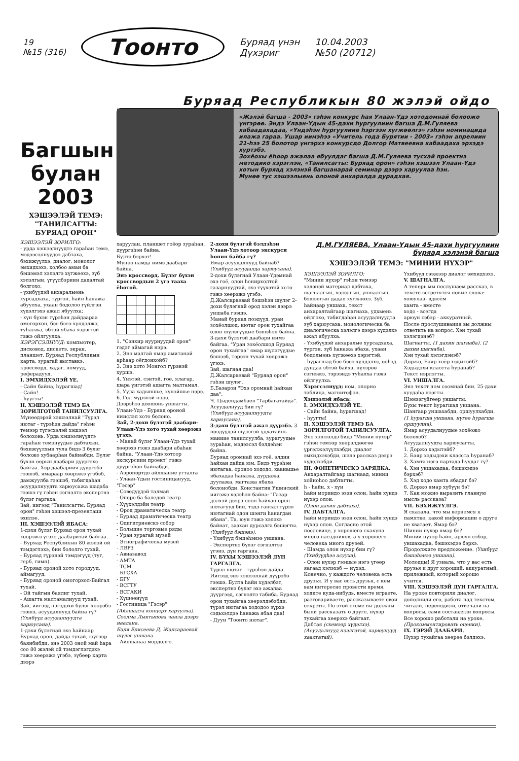19
№15 (316) Тоонто
Буряад үнэн
Дүхэриг
10.04.2003
№50 (20712)
Буряад Республикын 80 жэлэй ойдо
Багшын булан
2003
ХЭШЭЭЛЭЙ ТЕМЭ: "ТАНИЛСАГТЫ: БУРЯАД ОРОН"
ХЭШЭЭЛЭЙ ЗОРИЛГО:
- урда хэшээлнүүдтэ гараһан темэ, мэдээсэлнүүдээ дабтаха, бэхижүүлхэ, диалог, монолог эмхидхэхэ, холбоо аман ба бэшэмэл хэлэлгэ хүгжөөхэ, зүб хэлэлгын, үгүүлбэриин дадалтай болгохо;
- үхибүүдэй анхаралыень хурсадхаха, түргэн, һайн һанажа абуулха, ухаан бодолоо гүйлгэн хүдэлгэхэ ажал ябуулха;
- хүн бүхэн түрэһэн дайдаараа омогорхон, бэе бэеэ хүндэлжэ, туһалжа, эбтэй ябаха хэрэгтэй гэжэ ойлгуулха.
ХЭРЭГСЭЛНҮҮД: компьютер, дисковод, дискетэ, экран, планшет, Буряад Республикын карта, зурагай выставкэ, кроссворд, хадаг, номууд, реферадууд.
I. ЭМХИДХЭЛЭЙ ҮЕ.
- Сайн байна, һурагшад!
- Сайн!
- һуугты!
II. ХЭШЭЭЛЭЙ ТЕМЭ БА ЗОРИЛГОТОЙ ТАНИЛСУУЛГА.
Мүнөөдэрэй хэшээлнай "Түрэл нютаг - түрэһэн дайда" гэһэн темээр түгэсхэлэй хэшээл болохонь. Урда хэшээлнүүдтэ гараһан темэнүүдые дабтахын, бэхижүүлхын тула бидэ 3 бүлэг боложо хубаарһан байнабди. Бүлэг бүхэн өөрын даабари дүүргэхэ байгаа. Хэр даабариия дүүргэбэ гээшэб, ямараар хөөрэжэ үгэбэб, дамжуулба гээшэб, табигдаһан асуудалнуудта харюусажа шадаба гээшэ гү гэһэн сэгнэлтэ экспертнэ бүлэг гаргаха.
Зай, иигээд "Танилсагты: Буряад орон" гэһэн хэшээл-презентаци эхилэе.
III. ХЭШЭЭЛЭЙ ЯБАСА:
1-дэхи бүлэг Буряад орон тухай хөөрэжэ үгэхэ даабаритай байгаа.
- Буряад Республикын 80 жэлэй ой тэмдэглэхэ, бии бололго тухай.
- Буряад гүрэнэй тэмдэгүүд (туг, герб, гимн).
- Буряад ороной хото городууд, аймагууд.
- Буряад ороной омогорхол-Байгал тухай.
- Ой тайгын баялиг тухай.
- Ашагта малтамалнууд тухай.
Зай, иигээд нэгэдэхи бүлэг хөөрэбэ гээшэ, асуудалнууд байна гү?
(Үхибүүд асуудалнуудта харюусана).
1-дэхи бүлэгнай эхэ һайнаар Буряад орон, дайда тухай, юугээр баянбибди, энэ 2003 оной май һара соо 80 жэлэй ой тэмдэглэгдэхэ гэжэ хөөрэжэ үгэбэ, зүбөөр карта дээрэ
«Жэлэй багша - 2003» гэһэн конкурс һая Улаан-Үдэ хотодомнай болоожо үнгэрөө. Эндэ Улаан-Үдын 45-дахи һургуулиин багша Д.М.Гуляева хабаадахадаа, «Үндэһэн һургуулиие һэргээн хүгжөөлгэ» гэһэн номинацида илажа гараа. Ушар иимэһээ «Учитель года Бурятии - 2003» гэһэн апрелиин 21-һээ 25 болотор үнгэрхэ конкурсдо Долгор Матвеевна хабаадаха эрхэдэ хүртэбэ.
Зохёохы ёһоор ажалаа ябуулдаг багша Д.М.Гуляева тусхай проектнэ методико хэрэглэн, «Танилсагты: Буряад орон» гэһэн хэшээл Улаан-Үдэ хотын буряад хэлэнэй багшанарай семинар дээрэ харуулаа һэн.
Мүнөө тус хэшээлыень олоной анхаралда дурадхая.
харуулан, планшет гоёор зураһан, дүүргэһэн байна.
Булта бэрхэт!
Мүнөө намда иимэ даабари байна.
Энэ кроссворд. Бүлэг бүхэн кроссвордын 2 үгэ тааха ёһотой. 1. "Сэнхир нуурнуудай орон" гэдэг аймагай нэрэ.
2. Энэ малгай ямар амитанай арһаар оёгдонхойб?
3. Энэ хото Монгол гүрэнэй хуршэ.
4. Үнэтэй, сэнтэй, гоё, ялагар, шара үнгэтэй ашагта малтамал.
5. Уула хадыншье, хүнэйшье нэрэ.
6. Гол мүрэнэй нэрэ.
Дээрэһээ доошонь уншагты. Улаан-Үдэ - Буряад ороной ниислэл хото болоно.
Зай, 2-дохи бүлэгэй даабари-Улаан-Үдэ хото тухай хөөрэжэ үгэхэ.
- Манай бүлэг Улаан-Үдэ тухай хөөрэхэ гэжэ даабари абаһан байна. "Улаан-Үдэ хотоор экскурсиин проект" гэжэ дүүргэһэн байнабди.
- Аэропортдо айлшание угталга
- Улаан-Үдын гостиницанууд, "Гэсэр"
- Соведүүдэй талмай
- Оперо ба баледэй театр
- Хүүхэлдэйн театр
- Ород драматическа театр
- Буряад драматическа театр
- Одигитриевскэ собор
- Большие торговые ряды
- Уран зурагай музей
- Этнографическа музей
- ЛВРЗ
- Авиазавод
- АМТА
- ТСМ
- БГСХА
- БГУ
- ВСГТУ
- ВСГАКИ
- Хүшөөнүүд
- Гостиница "Гэсэр"
(Айлшадта концерт харуулха).
Соёлма Лыктыпова чанза дээрэ наадана.
Баля Елисеева Д. Жалсараевай шүлэг уншана.
- Айлшанаа мордолго.
2-дохи бүлэгэй бэлдэһэн Улаан-Үдэ хотоор экскурси һонин байба гү?
Ямар асуудалнууд байнаб?
(Үхибүүд асуудалда харюусана).
2-дохи бүлэгнай Улаан-Үдэмнай эхэ гоё, олон һонирхолтой газарнуудтай, эхэ түүхэтэй хото гэжэ хөөрэжэ үгэбэ.
Д.Жалсараевай бэшэһэн шүлэг 2-дохи бүлэгнай ород хэлэн дээрэ уншаба гээшэ.
Манай буряад поэдүүд, уран зохёолшод, нютаг орон тухайгаа олон шүлэгүүдые бэшэһэн байна. 3-дахи бүлэгэй даабари иимэ байгаа. "Уран зохёолшод Буряад орон тухайгаа" ямар шүлэгүүдые бэшээб, тэрээн тухай хөөрэжэ үгэхэ.
Зай, шагная даа!
Д.Жалсараевай "Буряад орон" гэһэн шүлэг.
Б.Базарон "Эхэ оромнай һайхан даа".
Ч. Цыдендамбаев "Тарбагатайда".
Асуудалнууд бии гү?
(Үхибүүд асуудалнуудта харюусана).
3-дахи бүлэгэй ажал дүүрэбэ. 3 поэдүүдэй шүлэгэй удхатайнь маниие танилсуулба, зурагуудые зураһан, мэдээсэл бэлдэһэн байна.
Буряад оромнай эхэ гоё, элдин һайхан дайда юм. Бидэ түрэһэн нютагаа, ороноо хододо, хаанашье ябахадаа һанажа, дурдажа, дуулажа, магтажа ябаха болонобди. Константин Ушинский иигэжэ хэлэһэн байна: "Газар дэлхэй дээрэ олон һайхан орон нютагууд бии, тэдэ гансал түрэл нютагнай одон шэнги һанагдан ябана". Та, юун гэжэ хэлэхэ байнат, заахан дурсалга бэшэгты.
(Үхибүүд бэшэнэ).
- Үхибүүд бэшэһэнээ уншана.
- Экспертнэ бүлэг сэгнэлтээ үгэнэ, дүн гаргана.
IV. БҮХЫ ХЭШЭЭЛЭЙ ДҮН ГАРГАЛГА.
Түрэл нютаг - түрэһэн дайда. Иигээд энэ хэшээлнай дүүрэбэ гээшэ. Булта һайн хүдэлбэт, экспертнэ бүлэг эхэ ажалаа дүүргээд, сэгнэлтэ табиба. Буряад орон тухайгаа хөөрэлдэбэбди, түрэл нютагаа хододоо зүрхэ сэдьхэлдээ һанажа ябая даа!
- Дуун "Тоонто нютаг".
Д.М.ГУЛЯЕВА, Улаан-Үдын 45-дахи һургуулиин буряад хэлэнэй багша
ХЭШЭЭЛЭЙ ТЕМЭ: "МИНИИ НҮХЭР"
ХЭШЭЭЛЭЙ ЗОРИЛГО:
"Минии нүхэр" гэһэн темээр хэлэнэй материал дабтаха, шагналгын, хэлэлгын, уншалгын, бэшэлгын дадал хүгжөөхэ. Зүб, һайнаар уншаха, текст анхаралтайгаар шагнаха, удхыень ойлгохо, табигдаһан асуудалнуудта зүб харюусаха, монологическа ба диалогическа хэлэлгэ дээрэ хүдэлхэ ажал ябуулха.
- Үхибүүдэй анхаралые хурсадхаха, түргэн, зүб һанажа абаха, ухаан бодолыень хүгжөөхэ хэрэгтэй.
- һурагшад бэе бэеэ хүндэлхэ, өөһэд дундаа эбтэй байха, нүхэрөө сэгнэжэ, тэрээндэ туһалха гэжэ ойлгуулха.
Хэрэгсэлнүүд: ном, опорно таблица, магнитофон.
Хэшээлэй ябаса:
I. ЭМХИДХЭЛЭЙ ҮЕ.
- Сайн байна, һурагшад!
- һуугты!
II. ХЭШЭЭЛЭЙ ТЕМЭ БА ЗОРИЛГОТОЙ ТАНИЛСУУЛГА.
Энэ хэшээлдэ бидэ "Минии нүхэр" гэһэн темээр хөөрэлдөөгөө үргэлжэлүүлхэбди, диалог эмхидхэхэбди, шэнэ рассказ дээрэ хүдэлхэбди.
III. ФОНЕТИЧЕСКЭ ЗАРЯДКА.
Анхаралтайгаар шагнаад, минии хойноһоо дабтагты.
һ - һайн, х - хүн
һайн мориндо эзэн олон, һайн хүндэ нүхэр олон.
(Олон дахин дабтаха).
IV. ДАБТАЛГА.
һайн мориндо эзэн олон, һайн хүндэ нүхэр олон. Согласно этой пословице, у хорошего скакуна много наездников, а у хорошего человека много друзей.
- Шамда олон нүхэр бии гү? (Үхибүүдһээ асууха).
- Олон нүхэр гээшые нэгэ үгөөр яагаад хэлэхэб — нүхэд.
Конечно, у каждого человека есть друзья. И у вас есть друзья, с кем вам интересно провести время, ходите куда-нибудь, вместе играете, разговариваете, рассказываете свои секреты. По этой схеме вы должны были рассказать о друге, нүхэр тухайгаа хөөрэхэ байгаат.
Дабтая (схемээр хүдэлхэ).
(Асуудалнууд нээлгэтэй, харюунууд хаалгатай).
Үхибүүд сээжээр диалог эмхидхэхэ.
V. ШАГНАЛГА.
А теперь мы послушаем рассказ, в тексте встретятся новые слова:
хоюулаа- вдвоём
хамта - вместе
ходо - всегда
арюун сэбэр - аккуратный.
После прослушивания вы должны ответить на вопрос: Хэн тухай хэлэгдэнэб?
Шагнагты. (1 дахин шагнаба). (2 дахин шагнаба).
Хэн тухай хэлэгдэнэб?
Доржо, Баяр хоёр хэдытэйб?
Хэдыдэхи класста һуранаб?
Текст нэрлэгты.
VI. УНШАЛГА.
Энэ текст ном соомнай бии. 25-дахи хуудаһа нээгты.
Шэмээгүйгөөр уншагты.
Бүхы текст һурагшад уншана.
Шангаар уншахабди, оршуулхабди.
(1 һурагша уншана, нүгөө һурагша оршуулна).
Ямар асуудалнуудые зохёожо болохоб?
Асуудалнуудта харюусагты.
1. Доржо хэдытэйб?
2. Баяр хэдыдэхи класста һуранаб?
3. Хамта нэгэ партада һуудаг гү?
4. Хэн уншахадаа, бэшэхэдээ бэрхэб?
5. Хэд ходо хамта ябадаг бэ?
6. Доржо ямар хүбүүн бэ?
7. Как можно выразить главную мысль рассказа?
VII. БЭХИЖҮҮЛГЭ.
Я сказала, что мы вернемся к памятке, какой информации о друге не хватает. Ямар бэ?
Шинии нүхэр ямар бэ?
Минии нүхэр һайн, арюун сэбэр, уншахадаа, бэшэхэдээ бэрхэ.
Продолжите предложение. (Үхибүүд бэшэһэнээ уншана).
Молодцы! Я узнала, что у вас есть друзья и друг хороший, аккуратный, прилежный, который хорошо учится.
VIII. ХЭШЭЭЛЭЙ ДҮН ГАРГАЛГА.
На уроке повторили диалог, дополнили его, работа над текстом, читали, переводили, отвечали на вопросы, сами составляли вопросы. Все хорошо работали на уроке. (Прокомментировать оценки).
IX. ГЭРЭЙ ДААБАРИ.
Нүхэр тухайгаа хөөрөө бэлдэхэ.